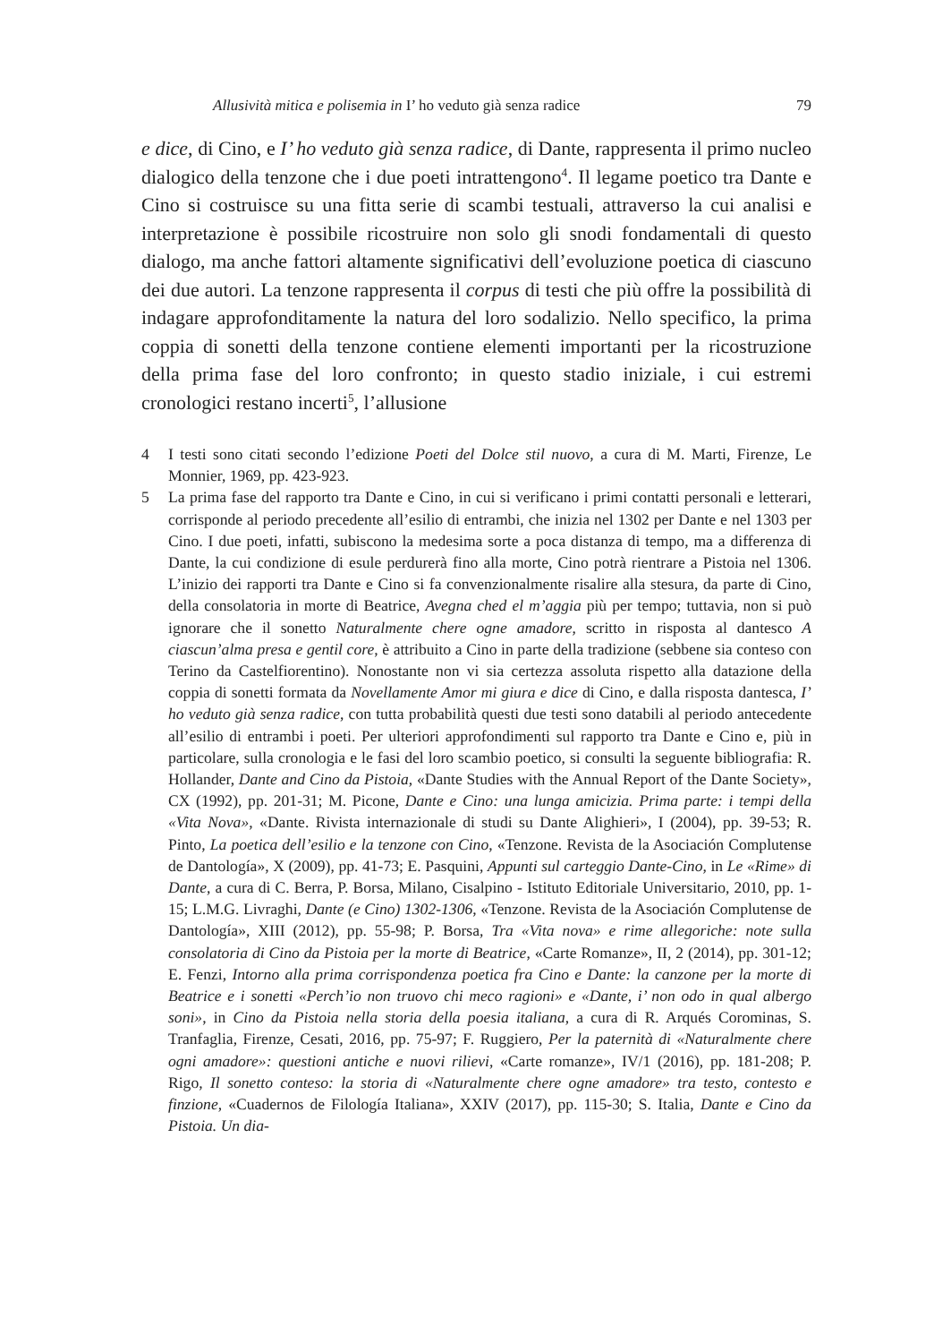Allusività mitica e polisemia in I’ ho veduto già senza radice 79
e dice, di Cino, e I’ ho veduto già senza radice, di Dante, rappresenta il primo nucleo dialogico della tenzone che i due poeti intrattengono<sup>4</sup>. Il legame poetico tra Dante e Cino si costruisce su una fitta serie di scambi testuali, attraverso la cui analisi e interpretazione è possibile ricostruire non solo gli snodi fondamentali di questo dialogo, ma anche fattori altamente significativi dell’evoluzione poetica di ciascuno dei due autori. La tenzone rappresenta il corpus di testi che più offre la possibilità di indagare approfonditamente la natura del loro sodalizio. Nello specifico, la prima coppia di sonetti della tenzone contiene elementi importanti per la ricostruzione della prima fase del loro confronto; in questo stadio iniziale, i cui estremi cronologici restano incerti<sup>5</sup>, l’allusione
4 I testi sono citati secondo l’edizione Poeti del Dolce stil nuovo, a cura di M. Marti, Firenze, Le Monnier, 1969, pp. 423-923.
5 La prima fase del rapporto tra Dante e Cino, in cui si verificano i primi contatti personali e letterari, corrisponde al periodo precedente all’esilio di entrambi, che inizia nel 1302 per Dante e nel 1303 per Cino. I due poeti, infatti, subiscono la medesima sorte a poca distanza di tempo, ma a differenza di Dante, la cui condizione di esule perdurerà fino alla morte, Cino potrà rientrare a Pistoia nel 1306. L’inizio dei rapporti tra Dante e Cino si fa convenzionalmente risalire alla stesura, da parte di Cino, della consolatoria in morte di Beatrice, Avegna ched el m’aggia più per tempo; tuttavia, non si può ignorare che il sonetto Naturalmente chere ogne amadore, scritto in risposta al dantesco A ciascun’alma presa e gentil core, è attribuito a Cino in parte della tradizione (sebbene sia conteso con Terino da Castelfiorentino). Nonostante non vi sia certezza assoluta rispetto alla datazione della coppia di sonetti formata da Novellamente Amor mi giura e dice di Cino, e dalla risposta dantesca, I’ ho veduto già senza radice, con tutta probabilità questi due testi sono databili al periodo antecedente all’esilio di entrambi i poeti. Per ulteriori approfondimenti sul rapporto tra Dante e Cino e, più in particolare, sulla cronologia e le fasi del loro scambio poetico, si consulti la seguente bibliografia: R. Hollander, Dante and Cino da Pistoia, «Dante Studies with the Annual Report of the Dante Society», CX (1992), pp. 201-31; M. Picone, Dante e Cino: una lunga amicizia. Prima parte: i tempi della «Vita Nova», «Dante. Rivista internazionale di studi su Dante Alighieri», I (2004), pp. 39-53; R. Pinto, La poetica dell’esilio e la tenzone con Cino, «Tenzone. Revista de la Asociación Complutense de Dantología», X (2009), pp. 41-73; E. Pasquini, Appunti sul carteggio Dante-Cino, in Le «Rime» di Dante, a cura di C. Berra, P. Borsa, Milano, Cisalpino - Istituto Editoriale Universitario, 2010, pp. 1-15; L.M.G. Livraghi, Dante (e Cino) 1302-1306, «Tenzone. Revista de la Asociación Complutense de Dantología», XIII (2012), pp. 55-98; P. Borsa, Tra «Vita nova» e rime allegoriche: note sulla consolatoria di Cino da Pistoia per la morte di Beatrice, «Carte Romanze», II, 2 (2014), pp. 301-12; E. Fenzi, Intorno alla prima corrispondenza poetica fra Cino e Dante: la canzone per la morte di Beatrice e i sonetti «Perch’io non truovo chi meco ragioni» e «Dante, i’ non odo in qual albergo soni», in Cino da Pistoia nella storia della poesia italiana, a cura di R. Arqués Corominas, S. Tranfaglia, Firenze, Cesati, 2016, pp. 75-97; F. Ruggiero, Per la paternità di «Naturalmente chere ogni amadore»: questioni antiche e nuovi rilievi, «Carte romanze», IV/1 (2016), pp. 181-208; P. Rigo, Il sonetto conteso: la storia di «Naturalmente chere ogne amadore» tra testo, contesto e finzione, «Cuadernos de Filología Italiana», XXIV (2017), pp. 115-30; S. Italia, Dante e Cino da Pistoia. Un dia-